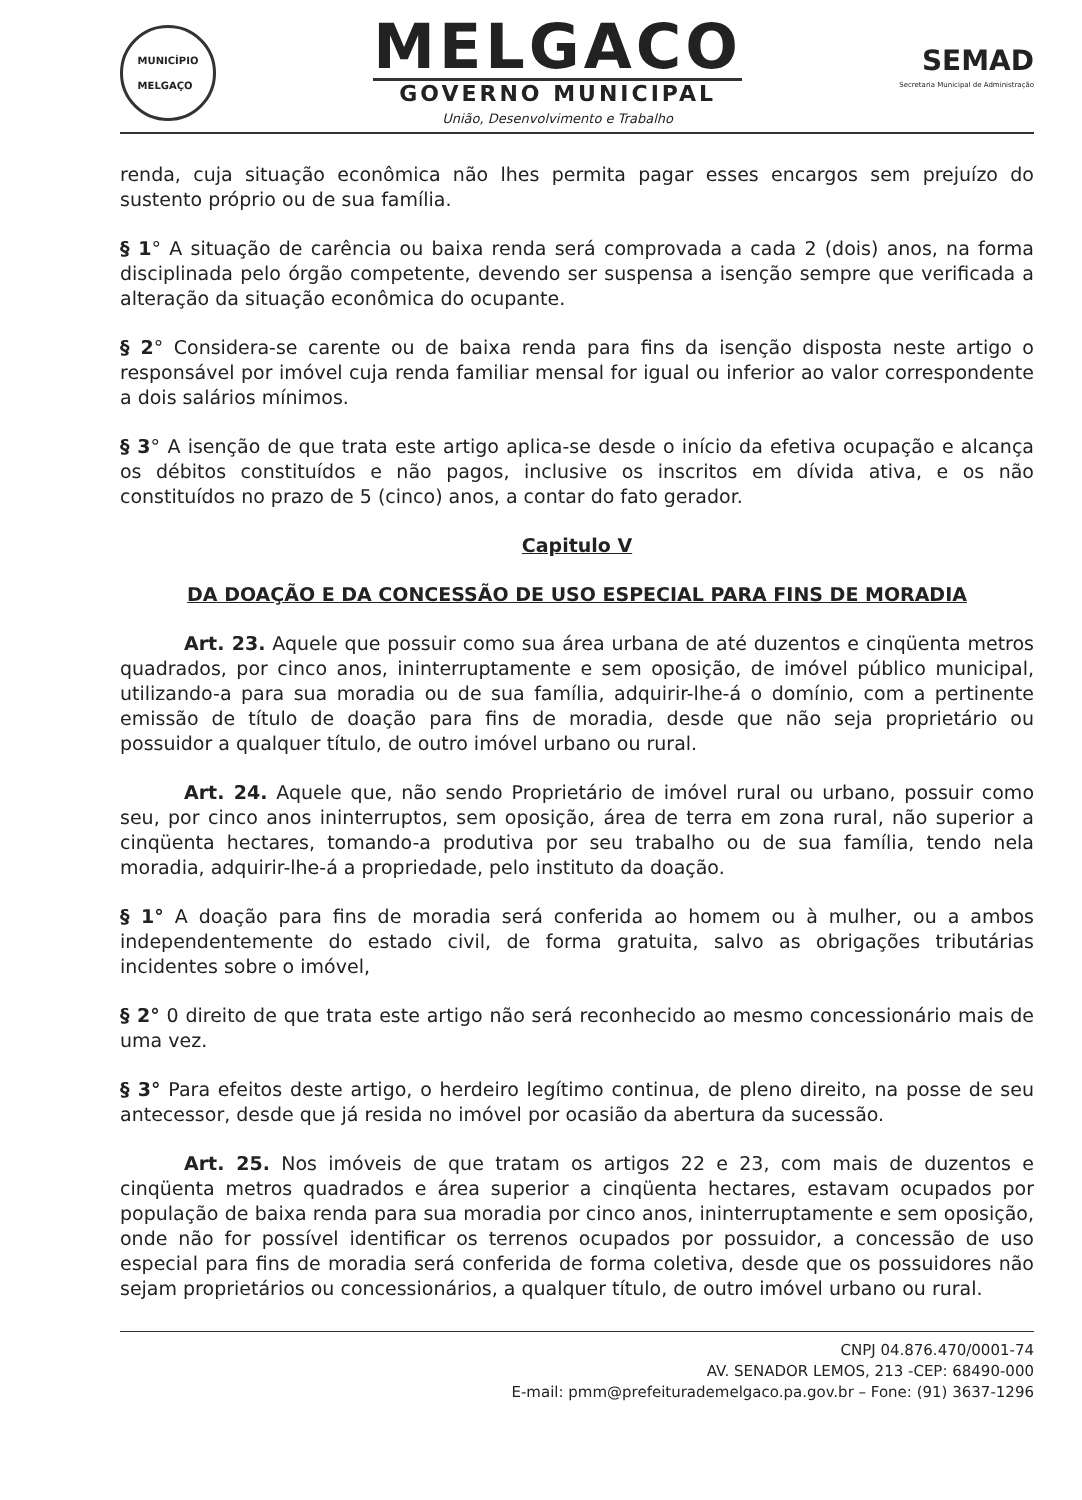MUNICÍPIO
MELGAÇO
MELGACO
GOVERNO MUNICIPAL
União, Desenvolvimento e Trabalho
SEMAD
Secretaria Municipal de Administração
renda, cuja situação econômica não lhes permita pagar esses encargos sem prejuízo do sustento próprio ou de sua família.
§ 1° A situação de carência ou baixa renda será comprovada a cada 2 (dois) anos, na forma disciplinada pelo órgão competente, devendo ser suspensa a isenção sempre que verificada a alteração da situação econômica do ocupante.
§ 2° Considera-se carente ou de baixa renda para fins da isenção disposta neste artigo o responsável por imóvel cuja renda familiar mensal for igual ou inferior ao valor correspondente a dois salários mínimos.
§ 3° A isenção de que trata este artigo aplica-se desde o início da efetiva ocupação e alcança os débitos constituídos e não pagos, inclusive os inscritos em dívida ativa, e os não constituídos no prazo de 5 (cinco) anos, a contar do fato gerador.
Capitulo V
DA DOAÇÃO E DA CONCESSÃO DE USO ESPECIAL PARA FINS DE MORADIA
Art. 23. Aquele que possuir como sua área urbana de até duzentos e cinqüenta metros quadrados, por cinco anos, ininterruptamente e sem oposição, de imóvel público municipal, utilizando-a para sua moradia ou de sua família, adquirir-lhe-á o domínio, com a pertinente emissão de título de doação para fins de moradia, desde que não seja proprietário ou possuidor a qualquer título, de outro imóvel urbano ou rural.
Art. 24. Aquele que, não sendo Proprietário de imóvel rural ou urbano, possuir como seu, por cinco anos ininterruptos, sem oposição, área de terra em zona rural, não superior a cinqüenta hectares, tomando-a produtiva por seu trabalho ou de sua família, tendo nela moradia, adquirir-lhe-á a propriedade, pelo instituto da doação.
§ 1° A doação para fins de moradia será conferida ao homem ou à mulher, ou a ambos independentemente do estado civil, de forma gratuita, salvo as obrigações tributárias incidentes sobre o imóvel,
§ 2° 0 direito de que trata este artigo não será reconhecido ao mesmo concessionário mais de uma vez.
§ 3° Para efeitos deste artigo, o herdeiro legítimo continua, de pleno direito, na posse de seu antecessor, desde que já resida no imóvel por ocasião da abertura da sucessão.
Art. 25. Nos imóveis de que tratam os artigos 22 e 23, com mais de duzentos e cinqüenta metros quadrados e área superior a cinqüenta hectares, estavam ocupados por população de baixa renda para sua moradia por cinco anos, ininterruptamente e sem oposição, onde não for possível identificar os terrenos ocupados por possuidor, a concessão de uso especial para fins de moradia será conferida de forma coletiva, desde que os possuidores não sejam proprietários ou concessionários, a qualquer título, de outro imóvel urbano ou rural.
CNPJ 04.876.470/0001-74
AV. SENADOR LEMOS, 213 -CEP: 68490-000
E-mail: pmm@prefeiturademelgaco.pa.gov.br – Fone: (91) 3637-1296